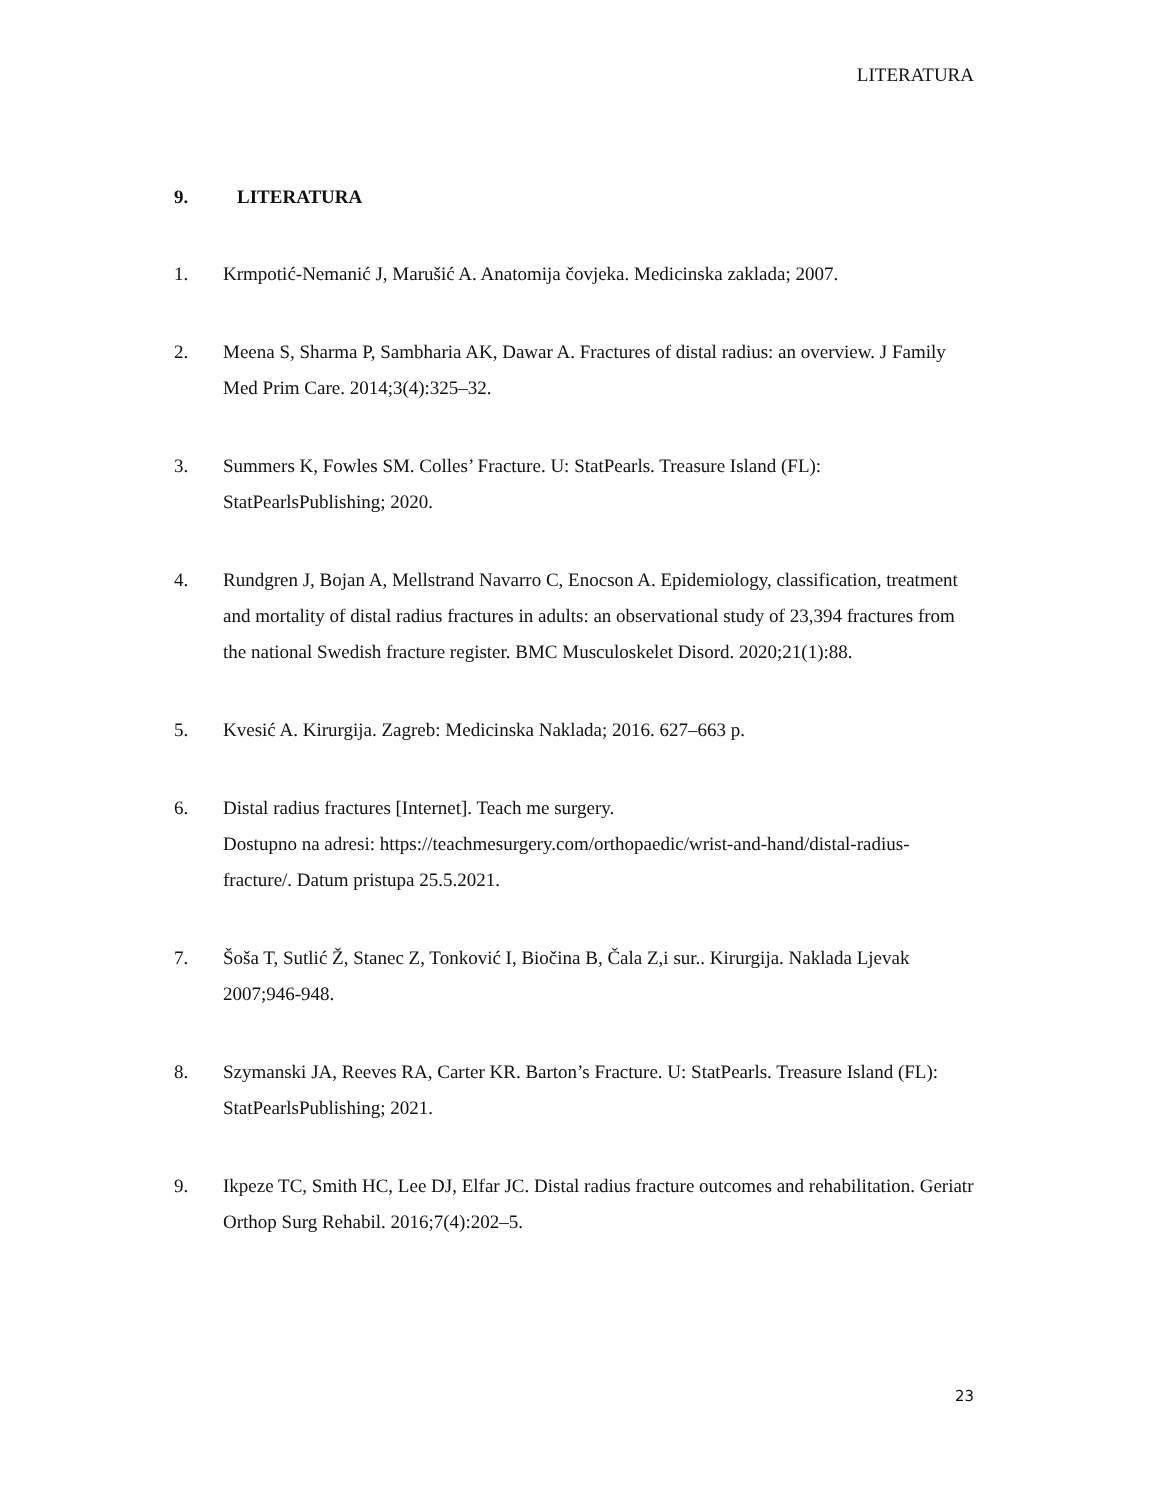LITERATURA
9. LITERATURA
1. Krmpotić-Nemanić J, Marušić A. Anatomija čovjeka. Medicinska zaklada; 2007.
2. Meena S, Sharma P, Sambharia AK, Dawar A. Fractures of distal radius: an overview. J Family Med Prim Care. 2014;3(4):325–32.
3. Summers K, Fowles SM. Colles’ Fracture. U: StatPearls. Treasure Island (FL): StatPearlsPublishing; 2020.
4. Rundgren J, Bojan A, Mellstrand Navarro C, Enocson A. Epidemiology, classification, treatment and mortality of distal radius fractures in adults: an observational study of 23,394 fractures from the national Swedish fracture register. BMC Musculoskelet Disord. 2020;21(1):88.
5. Kvesić A. Kirurgija. Zagreb: Medicinska Naklada; 2016. 627–663 p.
6. Distal radius fractures [Internet]. Teach me surgery.
Dostupno na adresi: https://teachmesurgery.com/orthopaedic/wrist-and-hand/distal-radius-fracture/. Datum pristupa 25.5.2021.
7. Šoša T, Sutlić Ž, Stanec Z, Tonković I, Biočina B, Čala Z,i sur.. Kirurgija. Naklada Ljevak 2007;946-948.
8. Szymanski JA, Reeves RA, Carter KR. Barton’s Fracture. U: StatPearls. Treasure Island (FL): StatPearlsPublishing; 2021.
9. Ikpeze TC, Smith HC, Lee DJ, Elfar JC. Distal radius fracture outcomes and rehabilitation. Geriatr Orthop Surg Rehabil. 2016;7(4):202–5.
23